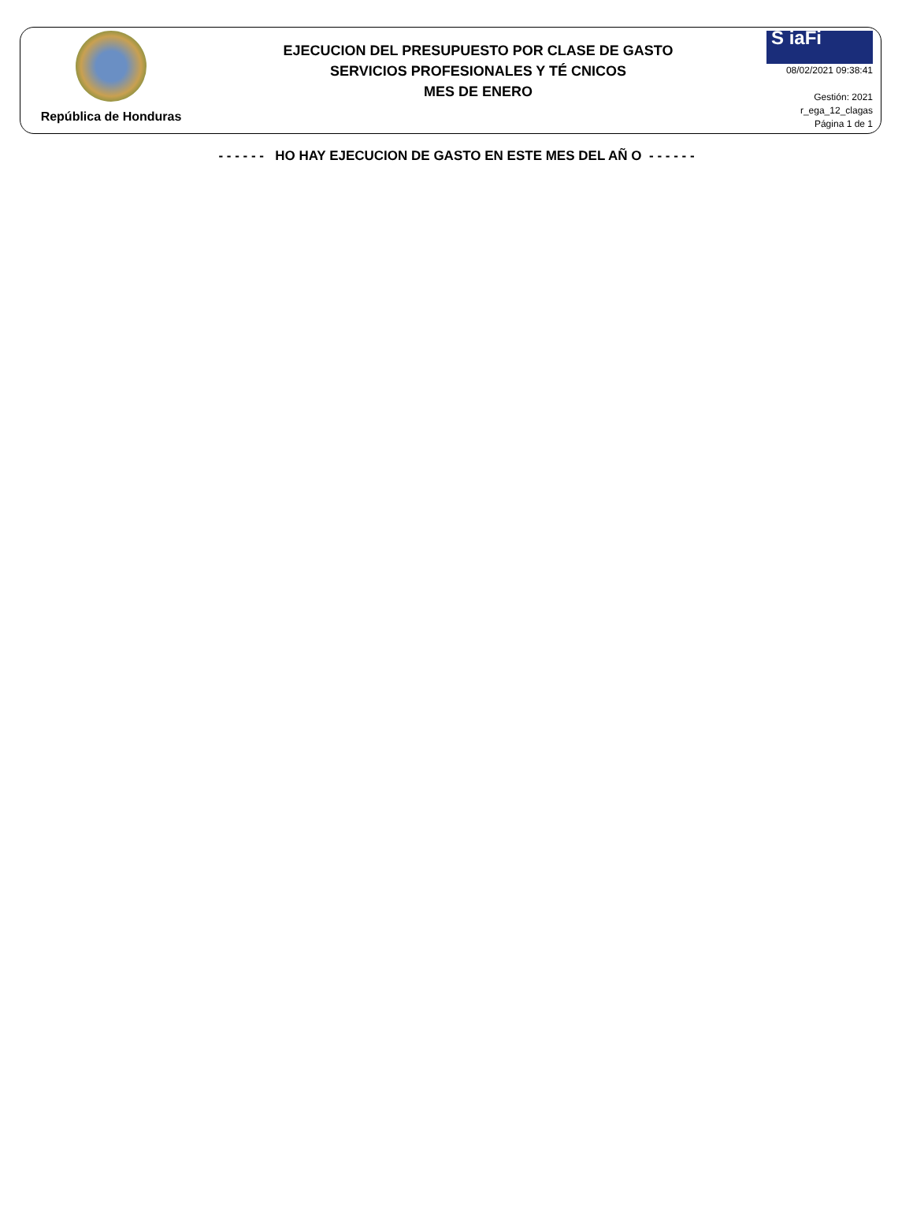República de Honduras
EJECUCION DEL PRESUPUESTO POR CLASE DE GASTO
SERVICIOS PROFESIONALES Y TÉ CNICOS
MES DE ENERO
S iaFi
08/02/2021 09:38:41
Gestión: 2021
r_ega_12_clagas
Página 1 de 1
- - - - - - HO HAY EJECUCION DE GASTO EN ESTE MES DEL AÑ O - - - - - -